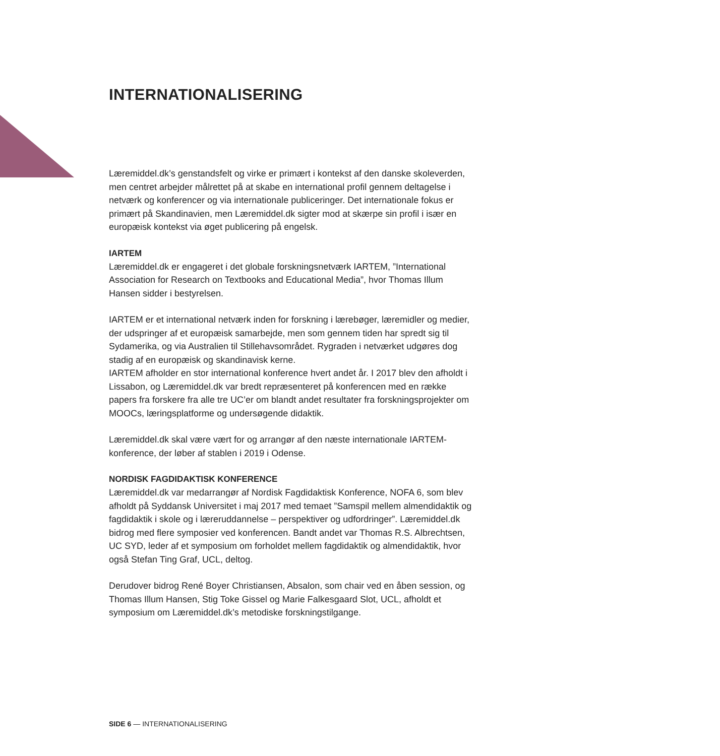INTERNATIONALISERING
Læremiddel.dk’s genstandsfelt og virke er primært i kontekst af den danske skoleverden, men centret arbejder målrettet på at skabe en international profil gennem deltagelse i netværk og konferencer og via internationale publiceringer. Det internationale fokus er primært på Skandinavien, men Læremiddel.dk sigter mod at skærpe sin profil i især en europæisk kontekst via øget publicering på engelsk.
IARTEM
Læremiddel.dk er engageret i det globale forskningsnetværk IARTEM, ”International Association for Research on Textbooks and Educational Media”, hvor Thomas Illum Hansen sidder i bestyrelsen.
IARTEM er et international netværk inden for forskning i lærebøger, læremidler og medier, der udspringer af et europæisk samarbejde, men som gennem tiden har spredt sig til Sydamerika, og via Australien til Stillehavsområdet. Rygraden i netværket udgøres dog stadig af en europæisk og skandinavisk kerne.
IARTEM afholder en stor international konference hvert andet år. I 2017 blev den afholdt i Lissabon, og Læremiddel.dk var bredt repræsenteret på konferencen med en række papers fra forskere fra alle tre UC’er om blandt andet resultater fra forskningsprojekter om MOOCs, læringsplatforme og undersøgende didaktik.
Læremiddel.dk skal være vært for og arrangør af den næste internationale IARTEM-konference, der løber af stablen i 2019 i Odense.
NORDISK FAGDIDAKTISK KONFERENCE
Læremiddel.dk var medarrangør af Nordisk Fagdidaktisk Konference, NOFA 6, som blev afholdt på Syddansk Universitet i maj 2017 med temaet ”Samspil mellem almendidaktik og fagdidaktik i skole og i læreruddannelse – perspektiver og udfordringer”. Læremiddel.dk bidrog med flere symposier ved konferencen. Bandt andet var Thomas R.S. Albrechtsen, UC SYD, leder af et symposium om forholdet mellem fagdidaktik og almendidaktik, hvor også Stefan Ting Graf, UCL, deltog.
Derudover bidrog René Boyer Christiansen, Absalon, som chair ved en åben session, og Thomas Illum Hansen, Stig Toke Gissel og Marie Falkesgaard Slot, UCL, afholdt et symposium om Læremiddel.dk’s metodiske forskningstilgange.
SIDE 6 — INTERNATIONALISERING